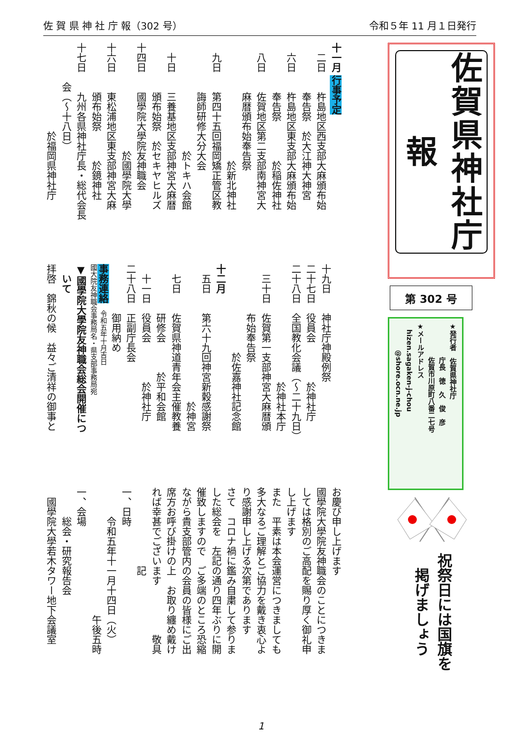佐 賀 県 神 社 庁 報（302 号） 令和５年 11 月１日発行
佐賀県神社庁報
第 302 号
★発行者　佐賀県神社庁
　　　　　庁長　徳　久　俊　彦
　　　　　佐賀市川原町八番二七号
★メールアドレス
　hizen.sagaken-j-chou
　　　　@shore.ocn.ne.jp
祝祭日には国旗を
　掲げましょう
十一月 行事予定
　二日　　杵島地区西支部大麻頒布始
　　　　　奉告祭　於大江神大神宮
　六日　　杵島地区東支部大麻頒布始
　　　　　奉告祭　　　　於稲佐神社
　八日　　佐賀地区第二支部南神宮大
　　　　　麻暦頒布始奉告祭
　　　　　　　　　　　　於新北神社
　九日　　第四十五回福岡矯正管区教
　　　　　誨師研修大分大会
　　　　　　　　　　　於トキハ会館
　十日　　三養基地区支部神宮大麻暦
　　　　　頒布始祭　於セキヤヒルズ
十四日　　國學院大學院友神職会
　　　　　　　　　　　於國學院大學
十六日　　東松浦地区東支部神宮大麻
　　　　　頒布始祭　　　於鏡神社
十七日　　九州各県神社庁長・総代会長
　　　　会（～十八日）
　　　　　　　　　於福岡県神社庁
十九日　　神社庁神殿例祭
二十七日　役員会　　　　於神社庁
二十八日　全国教化会議（～二十九日）
　　　　　　　　　　　　於神社本庁
　三十日　佐賀第一支部神宮大麻暦頒
　　　　　布始奉告祭
　　　　　　　　　於佐嘉神社記念館
十二月
　五日　　第六十九回神宮新穀感謝祭
　　　　　　　　　　　　　　於神宮
　七日　　佐賀県神道青年会主催教養
　　　　　研修会　　　於平和会館
　十一日　役員会　　　　於神社庁
二十八日　正副庁長会
　　　　　御用納め
事務連絡　令和五年十月吉日
國大院友神職会事務局名・県支部事務局宛
▼國學院大學院友神職会総会開催につ
　いて
拝啓　錦秋の候　益々ご清祥の御事と
お慶び申し上げます
國學院大學院友神職会のことにつきま
しては格別のご高配を賜り厚く御礼申
し上げます
また　平素は本会運営につきましても
多大なるご理解とご協力を戴き衷心よ
り感謝申し上げる次第であります
さて　コロナ禍に鑑み自粛して参りま
した総会を　左記の通り四年ぶりに開
催致しますので　ご多端のところ恐縮
ながら貴支部管内の会員の皆様にご出
席方お呼び掛けの上　お取り纏め戴け
れば幸甚でございます　　　　　敬具
　　　　　　　　記
一、日時
　　　令和五年十一月十四日（火）
　　　　　　　　　　　　　午後五時
一、会場
　　　総会・研究報告会
　國學院大學若木タワー地下会議室
1